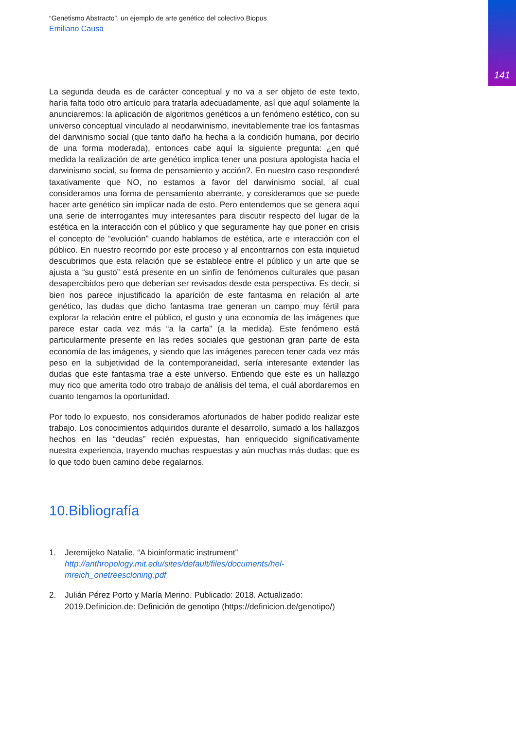141
“Genetismo Abstracto”, un ejemplo de arte genético del colectivo Biopus
Emiliano Causa
La segunda deuda es de carácter conceptual y no va a ser objeto de este texto, haría falta todo otro artículo para tratarla adecuadamente, así que aquí solamente la anunciaremos: la aplicación de algoritmos genéticos a un fenómeno estético, con su universo conceptual vinculado al neodarwinismo, inevitablemente trae los fantasmas del darwinismo social (que tanto daño ha hecha a la condición humana, por decirlo de una forma moderada), entonces cabe aquí la siguiente pregunta: ¿en qué medida la realización de arte genético implica tener una postura apologista hacia el darwinismo social, su forma de pensamiento y acción?. En nuestro caso responderé taxativamente que NO, no estamos a favor del darwinismo social, al cual consideramos una forma de pensamiento aberrante, y consideramos que se puede hacer arte genético sin implicar nada de esto. Pero entendemos que se genera aquí una serie de interrogantes muy interesantes para discutir respecto del lugar de la estética en la interacción con el público y que seguramente hay que poner en crisis el concepto de “evolución” cuando hablamos de estética, arte e interacción con el público. En nuestro recorrido por este proceso y al encontrarnos con esta inquietud descubrimos que esta relación que se establece entre el público y un arte que se ajusta a “su gusto” está presente en un sinfín de fenómenos culturales que pasan desapercibidos pero que deberían ser revisados desde esta perspectiva. Es decir, si bien nos parece injustificado la aparición de este fantasma en relación al arte genético, las dudas que dicho fantasma trae generan un campo muy fértil para explorar la relación entre el público, el gusto y una economía de las imágenes que parece estar cada vez más “a la carta” (a la medida). Este fenómeno está particularmente presente en las redes sociales que gestionan gran parte de esta economía de las imágenes, y siendo que las imágenes parecen tener cada vez más peso en la subjetividad de la contemporaneidad, sería interesante extender las dudas que este fantasma trae a este universo. Entiendo que este es un hallazgo muy rico que amerita todo otro trabajo de análisis del tema, el cuál abordaremos en cuanto tengamos la oportunidad.
Por todo lo expuesto, nos consideramos afortunados de haber podido realizar este trabajo. Los conocimientos adquiridos durante el desarrollo, sumado a los hallazgos hechos en las “deudas” recién expuestas, han enriquecido significativamente nuestra experiencia, trayendo muchas respuestas y aún muchas más dudas; que es lo que todo buen camino debe regalarnos.
10.Bibliografía
1. Jeremijeko Natalie, “A bioinformatic instrument”
http://anthropology.mit.edu/sites/default/files/documents/hel-mreich_onetreescloning.pdf
2. Julián Pérez Porto y María Merino. Publicado: 2018. Actualizado: 2019.Definicion.de: Definición de genotipo (https://definicion.de/genotipo/)